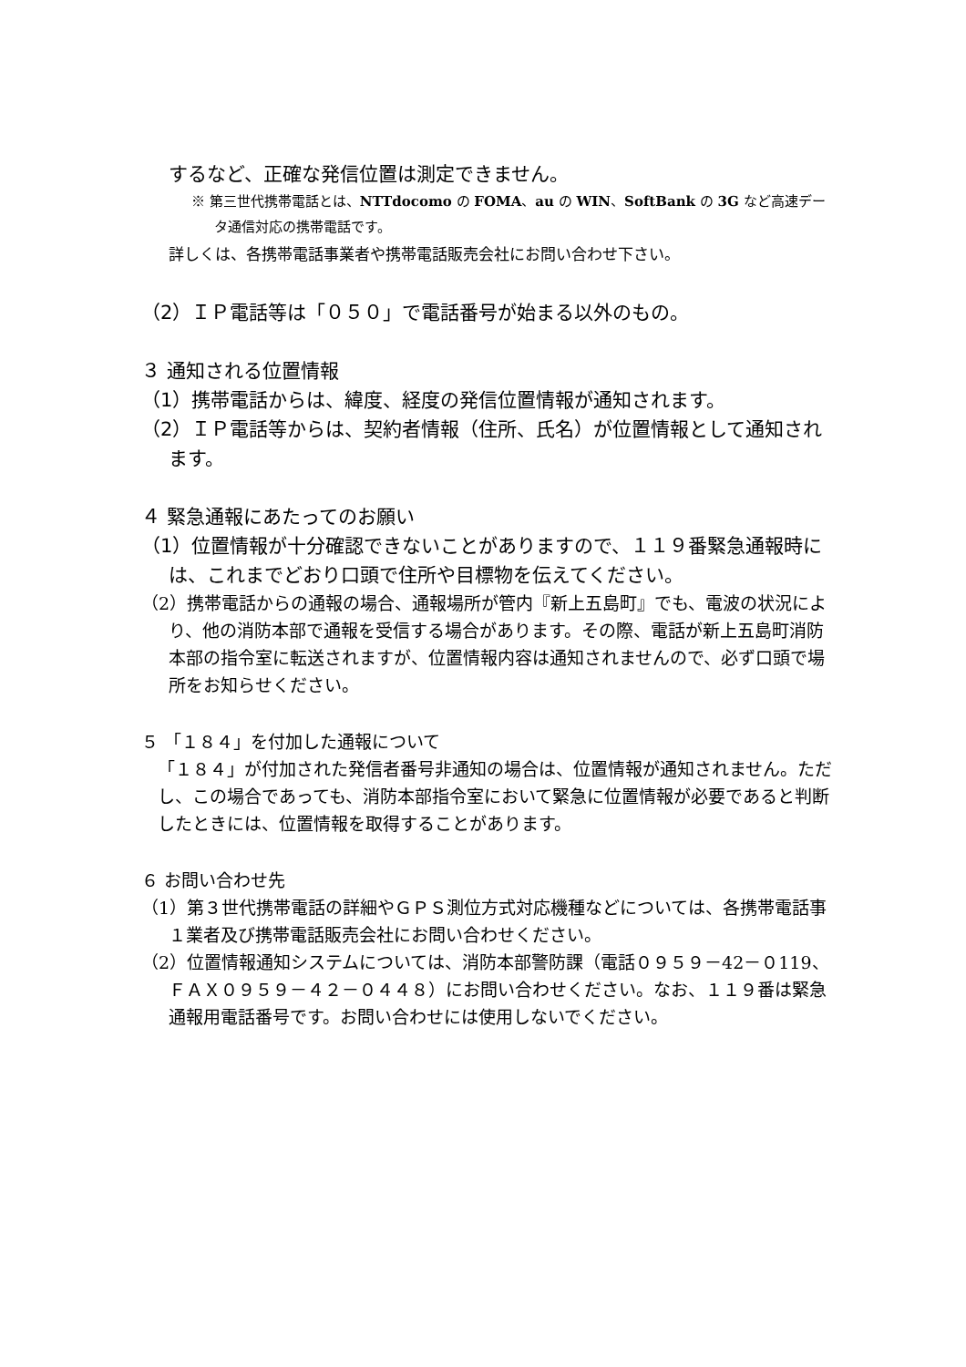するなど、正確な発信位置は測定できません。
※ 第三世代携帯電話とは、NTTdocomo の FOMA、au の WIN、SoftBank の 3G など高速データ通信対応の携帯電話です。
詳しくは、各携帯電話事業者や携帯電話販売会社にお問い合わせ下さい。
（2）ＩＰ電話等は「０５０」で電話番号が始まる以外のもの。
３ 通知される位置情報
（1）携帯電話からは、緯度、経度の発信位置情報が通知されます。
（2）ＩＰ電話等からは、契約者情報（住所、氏名）が位置情報として通知されます。
４ 緊急通報にあたってのお願い
（1）位置情報が十分確認できないことがありますので、１１９番緊急通報時には、これまでどおり口頭で住所や目標物を伝えてください。
（2）携帯電話からの通報の場合、通報場所が管内『新上五島町』でも、電波の状況により、他の消防本部で通報を受信する場合があります。その際、電話が新上五島町消防本部の指令室に転送されますが、位置情報内容は通知されませんので、必ず口頭で場所をお知らせください。
５ 「１８４」を付加した通報について
「１８４」が付加された発信者番号非通知の場合は、位置情報が通知されません。ただし、この場合であっても、消防本部指令室において緊急に位置情報が必要であると判断したときには、位置情報を取得することがあります。
６ お問い合わせ先
（1）第３世代携帯電話の詳細やＧＰＳ測位方式対応機種などについては、各携帯電話事１業者及び携帯電話販売会社にお問い合わせください。
（2）位置情報通知システムについては、消防本部警防課（電話０９５９－42－０119、ＦＡＸ０９５９－４２－０４４８）にお問い合わせください。なお、１１９番は緊急通報用電話番号です。お問い合わせには使用しないでください。